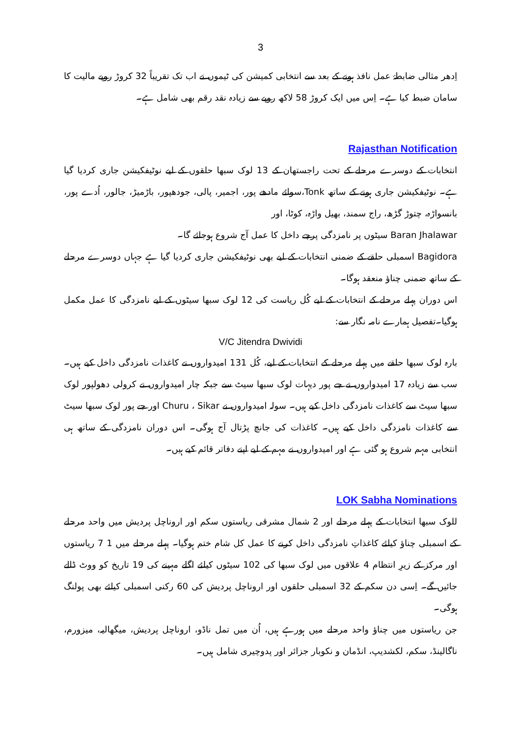3
اِدھر مثالی ضابطۂ عمل نافذ ہونے کے بعد سے انتخابی کمیشن کی ٹیموں نے اب تک تقریباً 32 کروڑ روپے مالیت کا سامان ضبط کیا ہے۔ اِس میں ایک کروڑ 58 لاکھ روپے سے زیادہ نقد رقم بھی شامل ہے۔
Rajasthan Notification
انتخابات کے دوسرے مرحلے کے تحت راجستھان کے 13 لوک سبھا حلقوں کے لیے نوٹیفکیشن جاری کردیا گیا ہے۔ نوٹیفکیشن جاری ہونے کے ساتھ Tonk،سوائے مادھے پور، اجمیر، پالی، جودھپور، باڑمیڑ، جالور، اُدے پور، بانسواڑہ، چتوڑ گڑھ، راج سمند، بھیل واڑہ، کوٹا، اور
Baran Jhalawar سیٹوں پر نامزدگی پرچے داخل کا عمل آج شروع ہوجائے گا۔
Bagidora اسمبلی حلقے کے ضمنی انتخابات کے لیے بھی نوٹیفکیشن جاری کردیا گیا ہے جہاں دوسرے مرحلے کے ساتھ ضمنی چناؤ منعقد ہوگا۔
اس دوران پہلے مرحلے کے انتخابات کے لیے کُل ریاست کی 12 لوک سبھا سیٹوں کے لیے نامزدگی کا عمل مکمل ہوگیا۔تفصیل ہمارے نامہ نگار سے:
V/C Jitendra Dwividi
بارہ لوک سبھا حلقے میں پہلے مرحلے کے انتخابات کے لیے، کُل 131 امیدواروں نے کاغذات نامزدگی داخل کیے ہیں۔ سب سے زیادہ 17 امیدواروں نے جے پور دیہات لوک سبھا سیٹ سے جبکہ چار امیدواروں نے کرولی دھولپور لوک سبھا سیٹ سے کاغذات نامزدگی داخل کیے ہیں۔ سولہ امیدواروں نے Churu ، Sikar اور جے پور لوک سبھا سیٹ سے کاغذات نامزدگی داخل کیے ہیں۔ کاغذات کی جانچ پڑتال آج ہوگی۔ اس دوران نامزدگی کے ساتھ ہی انتخابی مہم شروع ہو گئی ہے اور امیدواروں نے مہم کے لیے اپنے دفاتر قائم کیے ہیں۔
LOK Sabha Nominations
للوک سبھا انتخابات کے پہلے مرحلے اور 2 شمال مشرقی ریاستوں سکم اور اروناچل پردیش میں واحد مرحلے کے اسمبلی چناؤ کیلئے کاغذاتِ نامزدگی داخل کرنے کا عمل کل شام ختم ہوگیا۔ پہلے مرحلے میں 1 7 ریاستوں اور مرکز کے زیرِ انتظام 4 علاقوں میں لوک سبھا کی 102 سیٹوں کیلئے اگلے مہینے کی 19 تاریخ کو ووٹ ڈالے جائیں گے۔ اِسی دن سکم کے 32 اسمبلی حلقوں اور اروناچل پردیش کی 60 رکنی اسمبلی کیلئے بھی پولنگ ہوگی۔
جن ریاستوں میں چناؤ واحد مرحلے میں ہورہے ہیں، اُن میں تمل ناڈو، اروناچل پردیش، میگھالیہ، میزورم، ناگالینڈ، سکم، لکشدیپ، انڈمان و نکوبار جزائر اور پدوچیری شامل ہیں۔